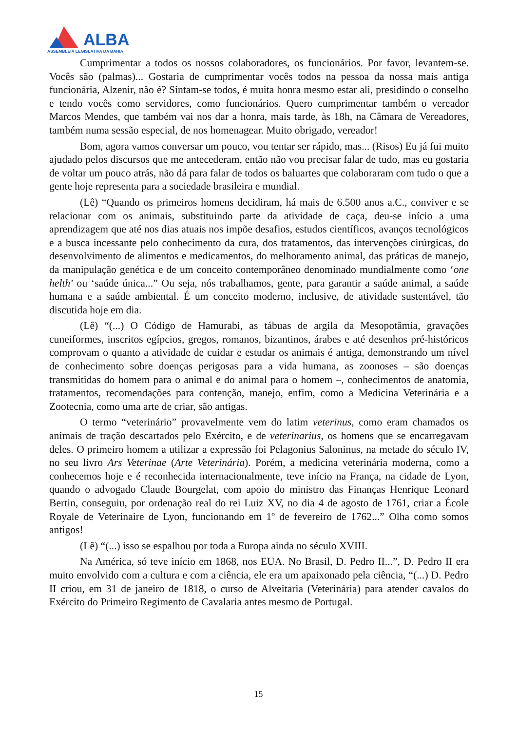ALBA
ASSEMBLEIA LEGISLATIVA DA BAHIA
Cumprimentar a todos os nossos colaboradores, os funcionários. Por favor, levantem-se. Vocês são (palmas)... Gostaria de cumprimentar vocês todos na pessoa da nossa mais antiga funcionária, Alzenir, não é? Sintam-se todos, é muita honra mesmo estar ali, presidindo o conselho e tendo vocês como servidores, como funcionários. Quero cumprimentar também o vereador Marcos Mendes, que também vai nos dar a honra, mais tarde, às 18h, na Câmara de Vereadores, também numa sessão especial, de nos homenagear. Muito obrigado, vereador!
Bom, agora vamos conversar um pouco, vou tentar ser rápido, mas... (Risos) Eu já fui muito ajudado pelos discursos que me antecederam, então não vou precisar falar de tudo, mas eu gostaria de voltar um pouco atrás, não dá para falar de todos os baluartes que colaboraram com tudo o que a gente hoje representa para a sociedade brasileira e mundial.
(Lê) “Quando os primeiros homens decidiram, há mais de 6.500 anos a.C., conviver e se relacionar com os animais, substituindo parte da atividade de caça, deu-se início a uma aprendizagem que até nos dias atuais nos impõe desafios, estudos científicos, avanços tecnológicos e a busca incessante pelo conhecimento da cura, dos tratamentos, das intervenções cirúrgicas, do desenvolvimento de alimentos e medicamentos, do melhoramento animal, das práticas de manejo, da manipulação genética e de um conceito contemporâneo denominado mundialmente como ‘one helth’ ou ‘saúde única...” Ou seja, nós trabalhamos, gente, para garantir a saúde animal, a saúde humana e a saúde ambiental. É um conceito moderno, inclusive, de atividade sustentável, tão discutida hoje em dia.
(Lê) “(...) O Código de Hamurabi, as tábuas de argila da Mesopotâmia, gravações cuneiformes, inscritos egípcios, gregos, romanos, bizantinos, árabes e até desenhos pré-históricos comprovam o quanto a atividade de cuidar e estudar os animais é antiga, demonstrando um nível de conhecimento sobre doenças perigosas para a vida humana, as zoonoses – são doenças transmitidas do homem para o animal e do animal para o homem –, conhecimentos de anatomia, tratamentos, recomendações para contenção, manejo, enfim, como a Medicina Veterinária e a Zootecnia, como uma arte de criar, são antigas.
O termo “veterinário” provavelmente vem do latim veterinus, como eram chamados os animais de tração descartados pelo Exército, e de veterinarius, os homens que se encarregavam deles. O primeiro homem a utilizar a expressão foi Pelagonius Saloninus, na metade do século IV, no seu livro Ars Veterinae (Arte Veterinária). Porém, a medicina veterinária moderna, como a conhecemos hoje e é reconhecida internacionalmente, teve início na França, na cidade de Lyon, quando o advogado Claude Bourgelat, com apoio do ministro das Finanças Henrique Leonard Bertin, conseguiu, por ordenação real do rei Luiz XV, no dia 4 de agosto de 1761, criar a École Royale de Veterinaire de Lyon, funcionando em 1º de fevereiro de 1762...” Olha como somos antigos!
(Lê) “(...) isso se espalhou por toda a Europa ainda no século XVIII.
Na América, só teve início em 1868, nos EUA. No Brasil, D. Pedro II...”, D. Pedro II era muito envolvido com a cultura e com a ciência, ele era um apaixonado pela ciência, “(...) D. Pedro II criou, em 31 de janeiro de 1818, o curso de Alveitaria (Veterinária) para atender cavalos do Exército do Primeiro Regimento de Cavalaria antes mesmo de Portugal.
15